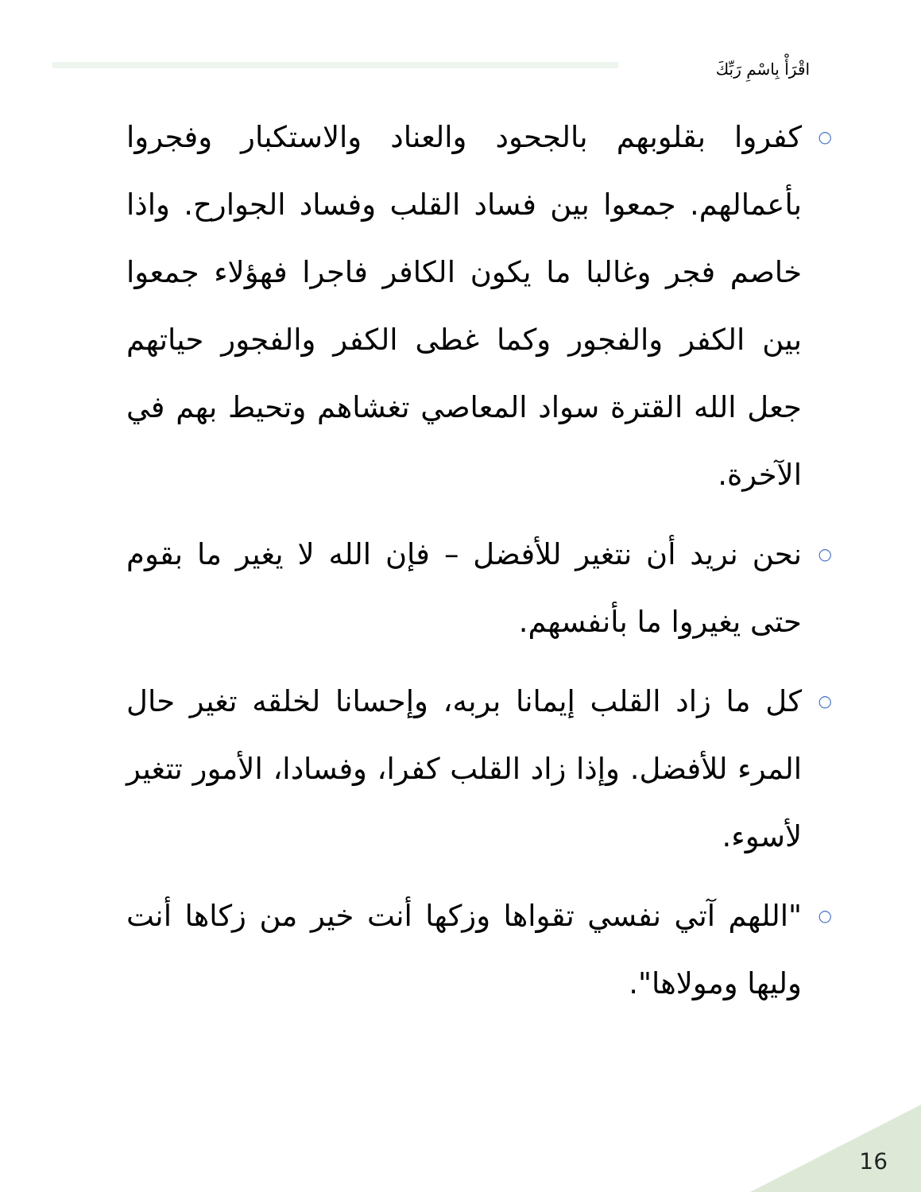اقْرَأْ بِاسْمِ رَبِّكَ
○ كفروا بقلوبهم بالجحود والعناد والاستكبار وفجروا بأعمالهم. جمعوا بين فساد القلب وفساد الجوارح. واذا خاصم فجر وغالبا ما يكون الكافر فاجرا فهؤلاء جمعوا بين الكفر والفجور وكما غطى الكفر والفجور حياتهم جعل الله القترة سواد المعاصي تغشاهم وتحيط بهم في الآخرة.
○ نحن نريد أن نتغير للأفضل – فإن الله لا يغير ما بقوم حتى يغيروا ما بأنفسهم.
○ كل ما زاد القلب إيمانا بربه، وإحسانا لخلقه تغير حال المرء للأفضل. وإذا زاد القلب كفرا، وفسادا، الأمور تتغير لأسوء.
○ "اللهم آتي نفسي تقواها وزكها أنت خير من زكاها أنت وليها ومولاها".
16